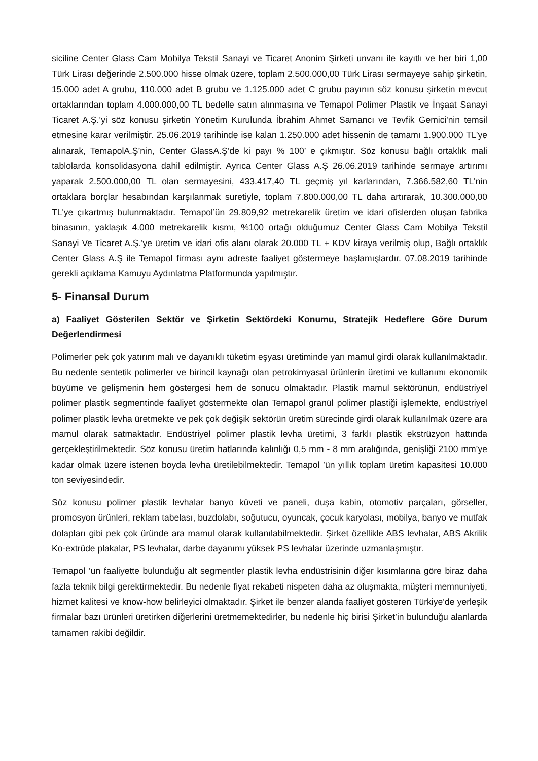siciline Center Glass Cam Mobilya Tekstil Sanayi ve Ticaret Anonim Şirketi unvanı ile kayıtlı ve her biri 1,00 Türk Lirası değerinde 2.500.000 hisse olmak üzere, toplam 2.500.000,00 Türk Lirası sermayeye sahip şirketin, 15.000 adet A grubu, 110.000 adet B grubu ve 1.125.000 adet C grubu payının söz konusu şirketin mevcut ortaklarından toplam 4.000.000,00 TL bedelle satın alınmasına ve Temapol Polimer Plastik ve İnşaat Sanayi Ticaret A.Ş.’yi söz konusu şirketin Yönetim Kurulunda İbrahim Ahmet Samancı ve Tevfik Gemici'nin temsil etmesine karar verilmiştir. 25.06.2019 tarihinde ise kalan 1.250.000 adet hissenin de tamamı 1.900.000 TL’ye alınarak, TemapolA.Ş’nin, Center GlassA.Ş’de ki payı % 100’ e çıkmıştır. Söz konusu bağlı ortaklık mali tablolarda konsolidasyona dahil edilmiştir. Ayrıca Center Glass A.Ş 26.06.2019 tarihinde sermaye artırımı yaparak 2.500.000,00 TL olan sermayesini, 433.417,40 TL geçmiş yıl karlarından, 7.366.582,60 TL'nin ortaklara borçlar hesabından karşılanmak suretiyle, toplam 7.800.000,00 TL daha artırarak, 10.300.000,00 TL'ye çıkartmış bulunmaktadır. Temapol’ün 29.809,92 metrekarelik üretim ve idari ofislerden oluşan fabrika binasının, yaklaşık 4.000 metrekarelik kısmı, %100 ortağı olduğumuz Center Glass Cam Mobilya Tekstil Sanayi Ve Ticaret A.Ş.'ye üretim ve idari ofis alanı olarak 20.000 TL + KDV kiraya verilmiş olup, Bağlı ortaklık Center Glass A.Ş ile Temapol firması aynı adreste faaliyet göstermeye başlamışlardır. 07.08.2019 tarihinde gerekli açıklama Kamuyu Aydınlatma Platformunda yapılmıştır.
5- Finansal Durum
a) Faaliyet Gösterilen Sektör ve Şirketin Sektördeki Konumu, Stratejik Hedeflere Göre Durum Değerlendirmesi
Polimerler pek çok yatırım malı ve dayanıklı tüketim eşyası üretiminde yarı mamul girdi olarak kullanılmaktadır. Bu nedenle sentetik polimerler ve birincil kaynağı olan petrokimyasal ürünlerin üretimi ve kullanımı ekonomik büyüme ve gelişmenin hem göstergesi hem de sonucu olmaktadır. Plastik mamul sektörünün, endüstriyel polimer plastik segmentinde faaliyet göstermekte olan Temapol granül polimer plastiği işlemekte, endüstriyel polimer plastik levha üretmekte ve pek çok değişik sektörün üretim sürecinde girdi olarak kullanılmak üzere ara mamul olarak satmaktadır. Endüstriyel polimer plastik levha üretimi, 3 farklı plastik ekstrüzyon hattında gerçekleştirilmektedir. Söz konusu üretim hatlarında kalınlığı 0,5 mm - 8 mm aralığında, genişliği 2100 mm’ye kadar olmak üzere istenen boyda levha üretilebilmektedir. Temapol ’ün yıllık toplam üretim kapasitesi 10.000 ton seviyesindedir.
Söz konusu polimer plastik levhalar banyo küveti ve paneli, duşa kabin, otomotiv parçaları, görseller, promosyon ürünleri, reklam tabelası, buzdolabı, soğutucu, oyuncak, çocuk karyolası, mobilya, banyo ve mutfak dolapları gibi pek çok üründe ara mamul olarak kullanılabilmektedir. Şirket özellikle ABS levhalar, ABS Akrilik Ko-extrüde plakalar, PS levhalar, darbe dayanımı yüksek PS levhalar üzerinde uzmanlaşmıştır.
Temapol ’un faaliyette bulunduğu alt segmentler plastik levha endüstrisinin diğer kısımlarına göre biraz daha fazla teknik bilgi gerektirmektedir. Bu nedenle fiyat rekabeti nispeten daha az oluşmakta, müşteri memnuniyeti, hizmet kalitesi ve know-how belirleyici olmaktadır. Şirket ile benzer alanda faaliyet gösteren Türkiye’de yerleşik firmalar bazı ürünleri üretirken diğerlerini üretmemektedirler, bu nedenle hiç birisi Şirket’in bulunduğu alanlarda tamamen rakibi değildir.